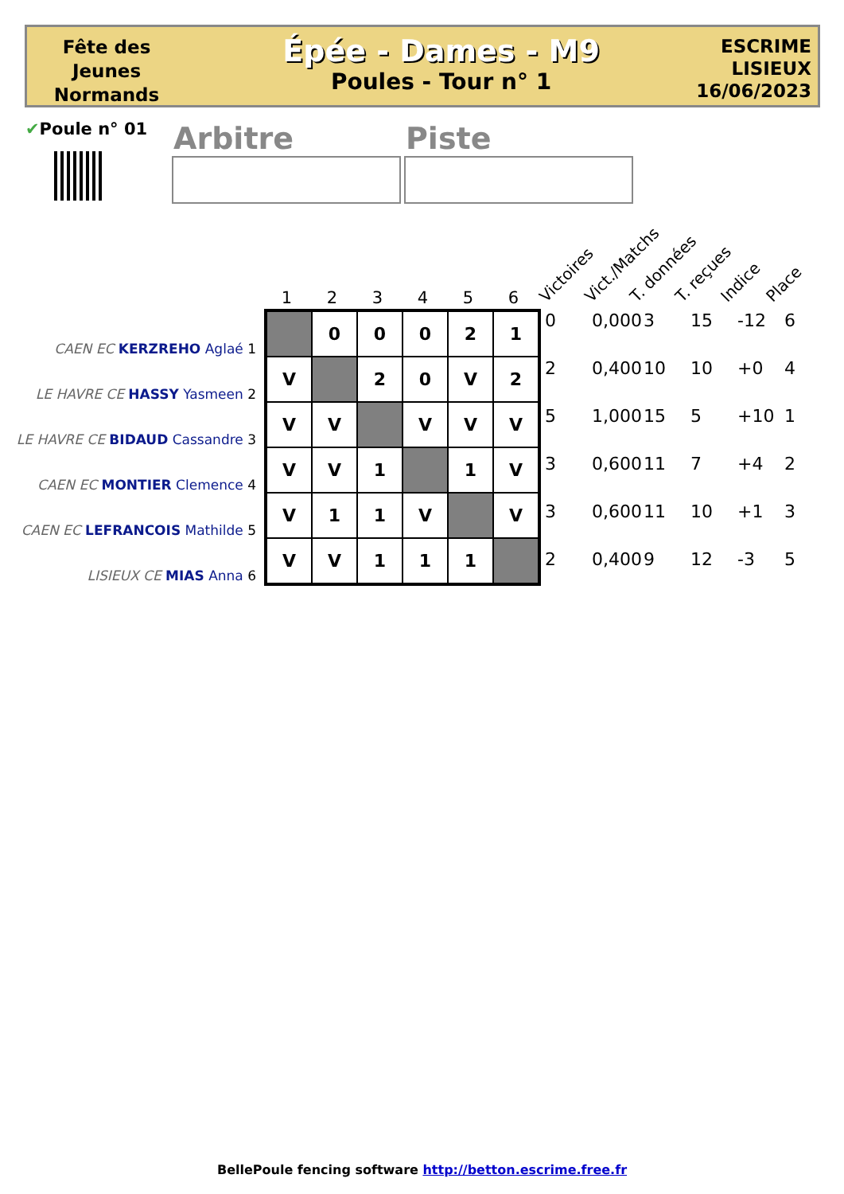Fête des
Jeunes
Normands
Épée - Dames - M9
Poules - Tour n° 1
ESCRIME
LISIEUX
16/06/2023
✔Poule n° 01 Arbitre Piste
Victoires Vict./Matchs T. données T. reçues Indice Place
1 2 3 4 5 6
CAEN EC KERZREHO Aglaé 1
LE HAVRE CE HASSY Yasmeen 2
LE HAVRE CE BIDAUD Cassandre 3
CAEN EC MONTIER Clemence 4
CAEN EC LEFRANCOIS Mathilde 5
LISIEUX CE MIAS Anna 6
| | 0 | 0 | 0 | 2 | 1 |
| V | | 2 | 0 | V | 2 |
| V | V | | V | V | V |
| V | V | 1 | | 1 | V |
| V | 1 | 1 | V | | V |
| V | V | 1 | 1 | 1 | |
| 0 | 0,000 | 3 | 15 | -12 | 6 |
| 2 | 0,400 | 10 | 10 | +0 | 4 |
| 5 | 1,000 | 15 | 5 | +10 | 1 |
| 3 | 0,600 | 11 | 7 | +4 | 2 |
| 3 | 0,600 | 11 | 10 | +1 | 3 |
| 2 | 0,400 | 9 | 12 | -3 | 5 |
BellePoule fencing software http://betton.escrime.free.fr